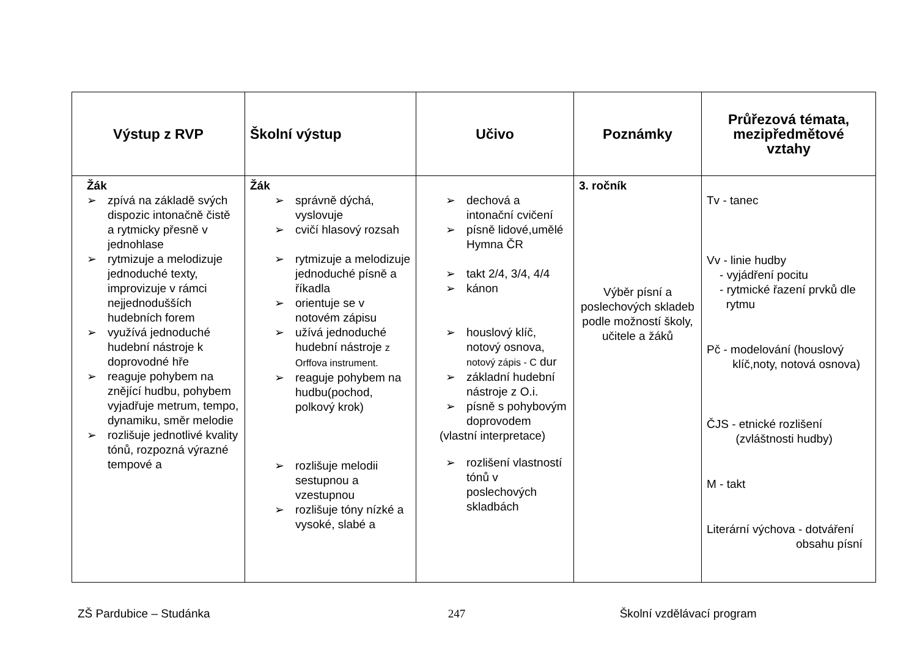| Výstup z RVP | Školní výstup | Učivo | Poznámky | Průřezová témata, mezipředmětové vztahy |
| --- | --- | --- | --- | --- |
| Žák ➢ zpívá na základě svých dispozic intonačně čistě a rytmicky přesně v jednohlase ➢ rytmizuje a melodizuje jednoduché texty, improvizuje v rámci nejjednodušších hudebních forem ➢ využívá jednoduché hudební nástroje k doprovodné hře ➢ reaguje pohybem na znějící hudbu, pohybem vyjadřuje metrum, tempo, dynamiku, směr melodie ➢ rozlišuje jednotlivé kvality tónů, rozpozná výrazné tempové a | Žák ➢ správně dýchá, vyslovuje ➢ cvičí hlasový rozsah ➢ rytmizuje a melodizuje jednoduché písně a říkadla ➢ orientuje se v notovém zápisu ➢ užívá jednoduché hudební nástroje z Orffova instrument. ➢ reaguje pohybem na hudbu(pochod, polkový krok) ➢ rozlišuje melodii sestupnou a vzestupnou ➢ rozlišuje tóny nízké a vysoké, slabé a | ➢ dechová a intonační cvičení ➢ písně lidové,umělé Hymna ČR ➢ takt 2/4, 3/4, 4/4 ➢ kánon ➢ houslový klíč, notový osnova, notový zápis - C dur ➢ základní hudební nástroje z O.i. ➢ písně s pohybovým doprovodem (vlastní interpretace) ➢ rozlišení vlastností tónů v poslechových skladbách | 3. ročník Výběr písní a poslechových skladeb podle možností školy, učitele a žáků | Tv - tanec Vv - linie hudby - vyjádření pocitu - rytmické řazení prvků dle rytmu Pč - modelování (houslový klíč,noty, notová osnova) ČJS - etnické rozlišení (zvláštnosti hudby) M - takt Literární výchova - dotváření obsahu písní |
ZŠ Pardubice – Studánka 247 Školní vzdělávací program